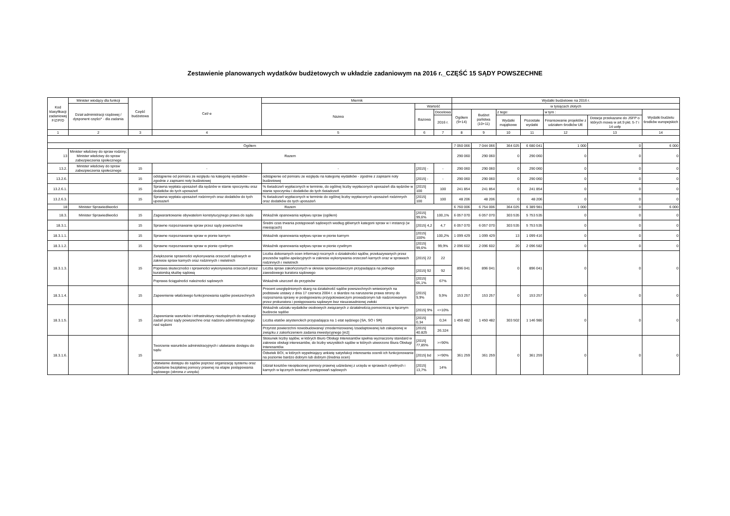Zestawienie planowanych wydatków budżetowych w układzie zadaniowym na 2016 r._CZĘŚĆ 15 SĄDY POWSZECHNE
| Kod klasyfikacji zadaniowej F/Z/P/D | Minister wiodący dla funkcji | Część budżetowa | Cel/-e | Miernik | | | Wydatki budżetowe na 2016 r. | | | | | | |
| --- | --- | --- | --- | --- | --- | --- | --- | --- | --- | --- | --- | --- | --- |
| | Dział administracji rządowej / dysponent części* - dla zadania | | | Nazwa | Wartość | | w tysiącach złotych | | | | | | |
| | | | | | Bazowa | Docelowa | Ogółem (9+14) | Budżet państwa (10+11) | z tego: | | w tym : | | Wydatki budżetu środków europejskich |
| | | | | | | 2016 r. | | | Wydatki majątkowe | Pozostałe wydatki | Finansowanie projektów z udziałem środków UE | Dotacje przekazane do JSFP o których mowa w art.9 pkt. 5-7 i 14 uofp | |
| 1 | 2 | 3 | 4 | 5 | 6 | 7 | 8 | 9 | 10 | 11 | 12 | 13 | 14 |
| Ogółem | | | | | | | 7 050 066 | 7 044 066 | 364 025 | 6 680 041 | 1 000 | 0 | 6 000 |
| 13 | Minister właściwy do spraw rodziny; Minister właściwy do spraw zabezpieczenia społecznego | Razem | | | | | 290 060 | 290 060 | 0 | 290 060 | 0 | 0 | 0 |
| 13.2. | Minister właściwy do spraw zabezpieczenia społecznego | 15 | - | - | [2015] - | - | 290 060 | 290 060 | 0 | 290 060 | 0 | 0 | 0 |
| 13.2.6. | | 15 | odstąpienie od pomiaru ze względu na kategorię wydatków - zgodnie z zapisami noty budżetowej | odstąpienie od pomiaru ze względu na kategorię wydatków - zgodnie z zapisami noty budżetowej | [2015] - | - | 290 060 | 290 060 | 0 | 290 060 | 0 | 0 | 0 |
| 13.2.6.1. | | 15 | Sprawna wypłata uposażeń dla sędziów w stanie spoczynku oraz dodatków do tych uposażeń | % świadczeń wypłaconych w terminie, do ogólnej liczby wypłaconych uposażeń dla sędziów w stanie spoczynku i dodatków do tych świadczeń | [2015] 100 | 100 | 241 854 | 241 854 | 0 | 241 854 | 0 | 0 | 0 |
| 13.2.6.3. | | 15 | Sprawna wypłata uposażeń rodzinnych oraz dodatków do tych uposażeń | % świadczeń wypłaconych w terminie do ogólnej liczby wypłaconych uposażeń rodzinnych oraz dodatków do tych uposażeń | [2015] 100 | 100 | 48 206 | 48 206 | 0 | 48 206 | 0 | 0 | 0 |
| 18 | Minister Sprawiedliwości | Razem | | | | | 6 760 006 | 6 754 006 | 364 025 | 6 389 981 | 1 000 | 0 | 6 000 |
| 18.3. | Minister Sprawiedliwości | 15 | Zagwarantowanie obywatelom konstytucyjnego prawa do sądu | Wskaźnik opanowania wpływu spraw (ogółem) | [2015] 99,6% | 100,1% | 6 057 070 | 6 057 070 | 303 535 | 5 753 535 | 0 | 0 | 0 |
| 18.3.1. | | 15 | Sprawne rozpoznawanie spraw przez sądy powszechne | Średni czas trwania postępowań sądowych według głównych kategorii spraw w I instancji (w miesiącach) | [2015] 4,2 | 4,7 | 6 057 070 | 6 057 070 | 303 535 | 5 753 535 | 0 | 0 | 0 |
| 18.3.1.1. | | 15 | Sprawne rozpoznawanie spraw w pionie karnym | Wskaźnik opanowania wpływu spraw w pionie karnym | [2015] 100% | 100,2% | 1 099 429 | 1 099 429 | 13 | 1 099 416 | 0 | 0 | 0 |
| 18.3.1.2. | | 15 | Sprawne rozpoznawanie spraw w pionie cywilnym | Wskaźnik opanowania wpływu spraw w pionie cywilnym | [2015] 99,6% | 99,9% | 2 096 602 | 2 096 602 | 20 | 2 096 582 | 0 | 0 | 0 |
| 18.3.1.3. | | 15 | Zwiększenie sprawności wykonywania orzeczeń sądowych w zakresie spraw karnych oraz rodzinnych i nieletnich | Liczba dokonanych ocen informacji rocznych o działalności sądów, przekazywanych przez prezesów sądów apelacyjnych w zakresie wykonywania orzeczeń karnych oraz w sprawach rodzinnych i nieletnich | [2015] 22 | 22 | 896 041 | 896 041 | 0 | 896 041 | 0 | 0 | 0 |
| | | | Poprawa skuteczności i sprawności wykonywania orzeczeń przez kuratorską służbę sądową | Liczba spraw zakończonych w okresie sprawozdawczym przypadająca na jednego zawodowego kuratora sądowego | [2015] 92 | 92 | | | | | | | |
| | | | Poprawa ściągalności należności sądowych | Wskaźnik uiszczeń do przypisów | [2015] 65,1% | 67% | | | | | | | |
| 18.3.1.4. | | 15 | Zapewnienie właściwego funkcjonowania sądów powszechnych | Procent uwzględnionych skarg na działalność sądów powszechnych wniesionych na podstawie ustawy z dnia 17 czerwca 2004 r. o skardze na naruszenie prawa strony do rozpoznania sprawy w postępowaniu przygotowawczym prowadzonym lub nadzorowanym przez prokuratora i postępowaniu sądowym bez nieuzasadnionej zwłoki | [2015] 9,9% | 9,9% | 153 257 | 153 257 | 0 | 153 257 | 0 | 0 | 0 |
| 18.3.1.5. | | 15 | Zapewnianie warunków i infrastruktury niezbędnych do realizacji zadań przez sądy powszechne oraz nadzoru administracyjnego nad sądami | Wskaźnik udziału wydatków osobowych związanych z działalnością pomocniczą w łącznym budżecie sądów | [2015] 9% | <=10% | 1 450 482 | 1 450 482 | 303 502 | 1 146 980 | 0 | 0 | 0 |
| | | | | Liczba etatów asystenckich przypadająca na 1 etat sędziego [SA, SO i SR] | [2015] 0,34 | 0,34 | | | | | | | |
| | | | | Przyrost powierzchni nowobudowanej/ zmodernizowanej /zaadaptowanej lub zakupionej w związku z zakończeniem zadania inwestycyjnego [m2] | [2015] 40.825 | 26.324 | | | | | | | |
| 18.3.1.6. | | 15 | Tworzenie warunków administracyjnych i ułatwianie dostępu do sądu | Stosunek liczby sądów, w których Biuro Obsługi Interesantów spełnia wyznaczony standard w zakresie obsługi interesantów, do liczby wszystkich sądów w których utworzono Biura Obsługi Interesantów. | [2015] 77,85% | >=90% | 361 259 | 361 259 | 0 | 361 259 | 0 | 0 | 0 |
| | | | | Odsetek BOI, w których wypełniający ankietę satysfakcji interesanta ocenili ich funkcjonowanie na poziomie bardzo dobrym lub dobrym (średnia ocen) | [2015] bd | >=90% | | | | | | | |
| | | | Ułatwianie dostępu do sądów poprzez organizację systemu oraz udzielanie bezpłatnej pomocy prawnej na etapie postępowania sądowego (obrona z urzędu) | Udział kosztów nieopłaconej pomocy prawnej udzielanej z urzędu w sprawach cywilnych i karnych w łącznych kosztach postępowań sądowych | [2015] 13,7% | 14% | | | | | | | |